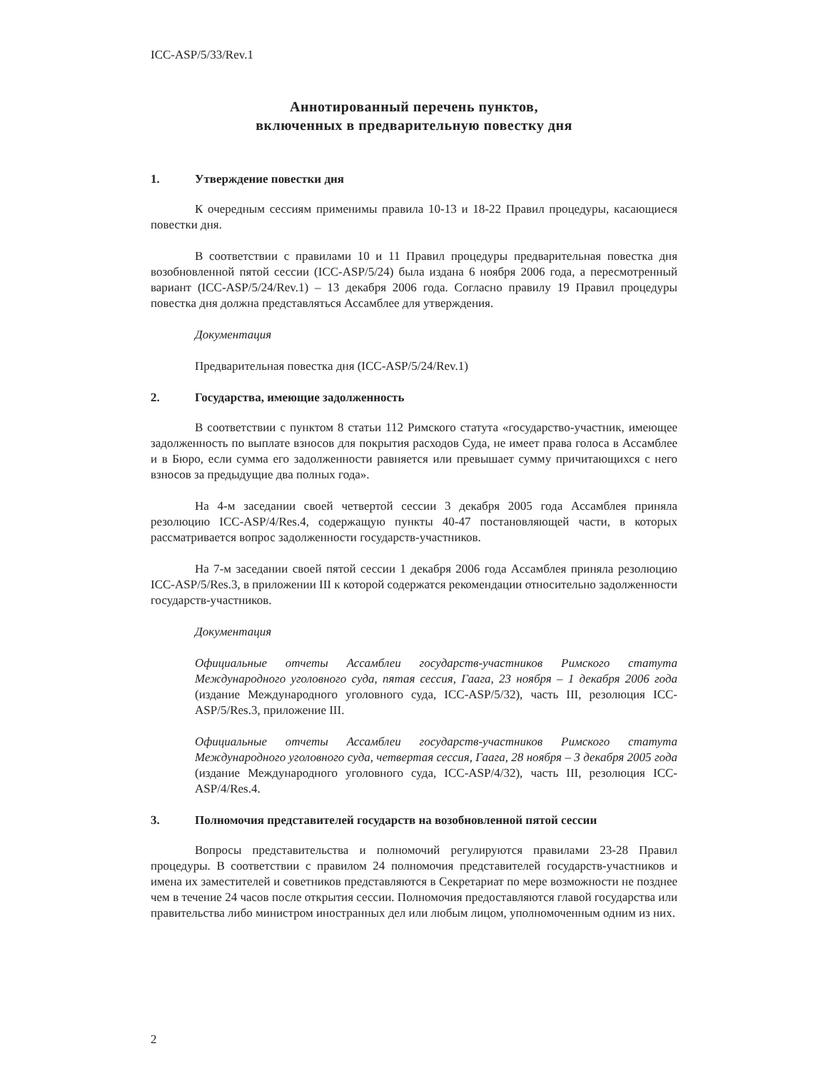ICC-ASP/5/33/Rev.1
Аннотированный перечень пунктов,
включенных в предварительную повестку дня
1. Утверждение повестки дня
К очередным сессиям применимы правила 10-13 и 18-22 Правил процедуры, касающиеся повестки дня.
В соответствии с правилами 10 и 11 Правил процедуры предварительная повестка дня возобновленной пятой сессии (ICC-ASP/5/24) была издана 6 ноября 2006 года, а пересмотренный вариант (ICC-ASP/5/24/Rev.1) – 13 декабря 2006 года. Согласно правилу 19 Правил процедуры повестка дня должна представляться Ассамблее для утверждения.
Документация
Предварительная повестка дня (ICC-ASP/5/24/Rev.1)
2. Государства, имеющие задолженность
В соответствии с пунктом 8 статьи 112 Римского статута «государство-участник, имеющее задолженность по выплате взносов для покрытия расходов Суда, не имеет права голоса в Ассамблее и в Бюро, если сумма его задолженности равняется или превышает сумму причитающихся с него взносов за предыдущие два полных года».
На 4-м заседании своей четвертой сессии 3 декабря 2005 года Ассамблея приняла резолюцию ICC-ASP/4/Res.4, содержащую пункты 40-47 постановляющей части, в которых рассматривается вопрос задолженности государств-участников.
На 7-м заседании своей пятой сессии 1 декабря 2006 года Ассамблея приняла резолюцию ICC-ASP/5/Res.3, в приложении III к которой содержатся рекомендации относительно задолженности государств-участников.
Документация
Официальные отчеты Ассамблеи государств-участников Римского статута Международного уголовного суда, пятая сессия, Гаага, 23 ноября – 1 декабря 2006 года (издание Международного уголовного суда, ICC-ASP/5/32), часть III, резолюция ICC-ASP/5/Res.3, приложение III.
Официальные отчеты Ассамблеи государств-участников Римского статута Международного уголовного суда, четвертая сессия, Гаага, 28 ноября – 3 декабря 2005 года (издание Международного уголовного суда, ICC-ASP/4/32), часть III, резолюция ICC-ASP/4/Res.4.
3. Полномочия представителей государств на возобновленной пятой сессии
Вопросы представительства и полномочий регулируются правилами 23-28 Правил процедуры. В соответствии с правилом 24 полномочия представителей государств-участников и имена их заместителей и советников представляются в Секретариат по мере возможности не позднее чем в течение 24 часов после открытия сессии. Полномочия предоставляются главой государства или правительства либо министром иностранных дел или любым лицом, уполномоченным одним из них.
2